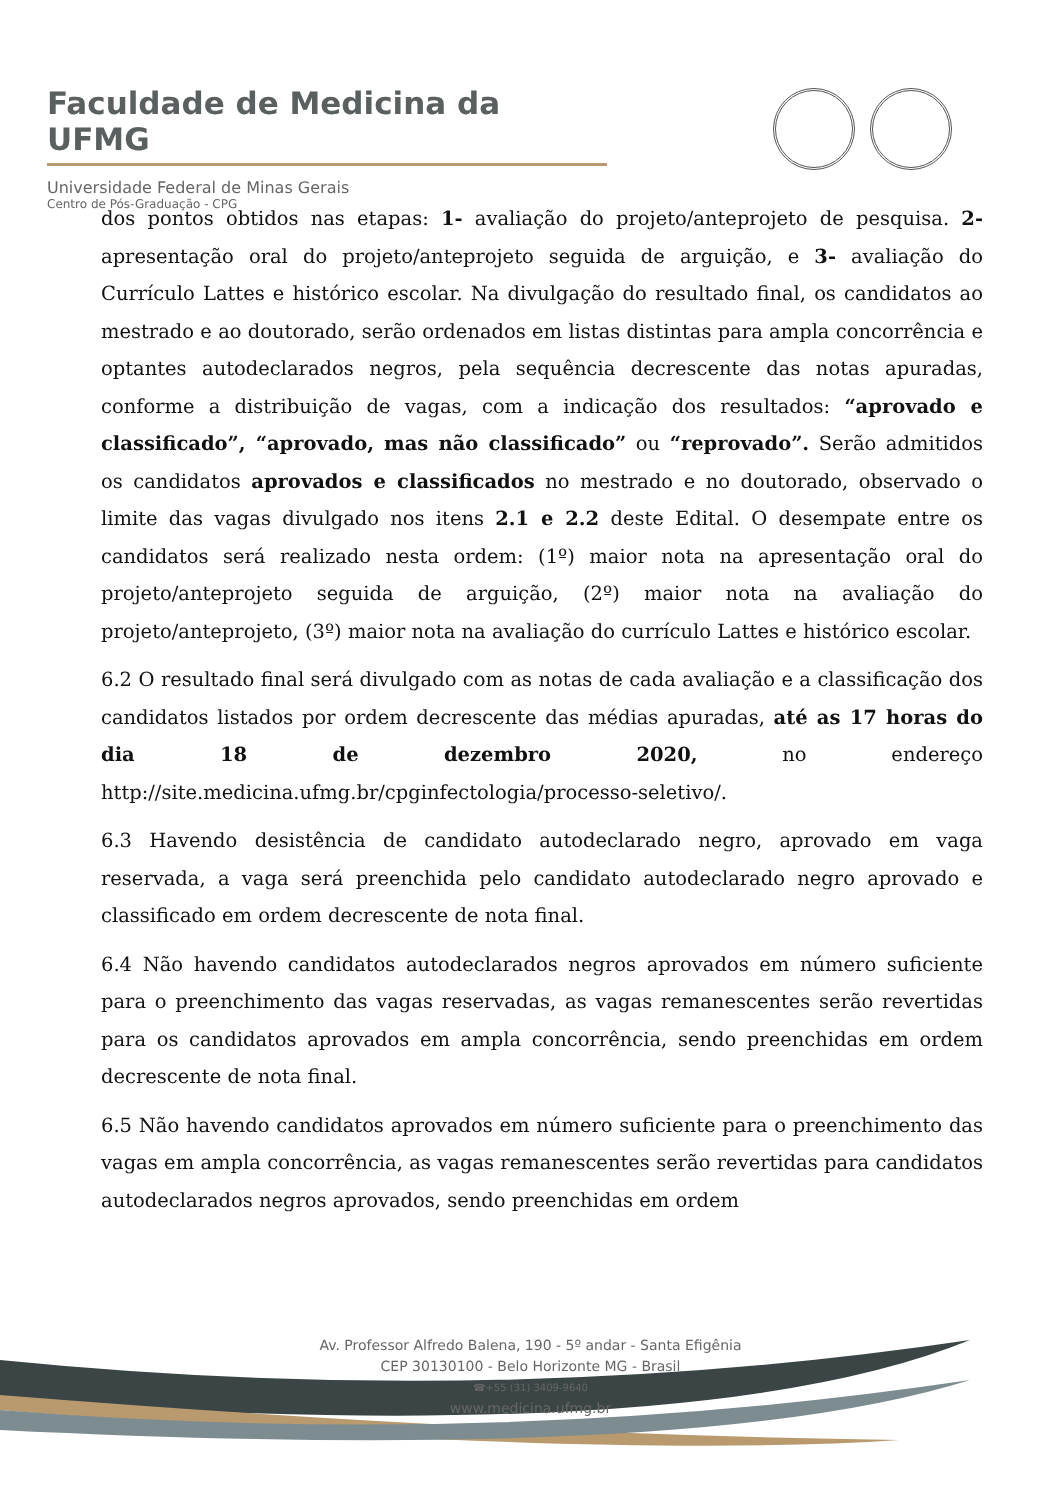Faculdade de Medicina da UFMG
Universidade Federal de Minas Gerais
Centro de Pós-Graduação - CPG
dos pontos obtidos nas etapas: 1- avaliação do projeto/anteprojeto de pesquisa. 2- apresentação oral do projeto/anteprojeto seguida de arguição, e 3- avaliação do Currículo Lattes e histórico escolar. Na divulgação do resultado final, os candidatos ao mestrado e ao doutorado, serão ordenados em listas distintas para ampla concorrência e optantes autodeclarados negros, pela sequência decrescente das notas apuradas, conforme a distribuição de vagas, com a indicação dos resultados: “aprovado e classificado”, “aprovado, mas não classificado” ou “reprovado”. Serão admitidos os candidatos aprovados e classificados no mestrado e no doutorado, observado o limite das vagas divulgado nos itens 2.1 e 2.2 deste Edital. O desempate entre os candidatos será realizado nesta ordem: (1º) maior nota na apresentação oral do projeto/anteprojeto seguida de arguição, (2º) maior nota na avaliação do projeto/anteprojeto, (3º) maior nota na avaliação do currículo Lattes e histórico escolar.
6.2 O resultado final será divulgado com as notas de cada avaliação e a classificação dos candidatos listados por ordem decrescente das médias apuradas, até as 17 horas do dia 18 de dezembro 2020, no endereço http://site.medicina.ufmg.br/cpginfectologia/processo-seletivo/.
6.3 Havendo desistência de candidato autodeclarado negro, aprovado em vaga reservada, a vaga será preenchida pelo candidato autodeclarado negro aprovado e classificado em ordem decrescente de nota final.
6.4 Não havendo candidatos autodeclarados negros aprovados em número suficiente para o preenchimento das vagas reservadas, as vagas remanescentes serão revertidas para os candidatos aprovados em ampla concorrência, sendo preenchidas em ordem decrescente de nota final.
6.5 Não havendo candidatos aprovados em número suficiente para o preenchimento das vagas em ampla concorrência, as vagas remanescentes serão revertidas para candidatos autodeclarados negros aprovados, sendo preenchidas em ordem
Av. Professor Alfredo Balena, 190 - 5º andar - Santa Efigênia
CEP 30130100 - Belo Horizonte MG - Brasil
☎+55 (31) 3409-9640
www.medicina.ufmg.br